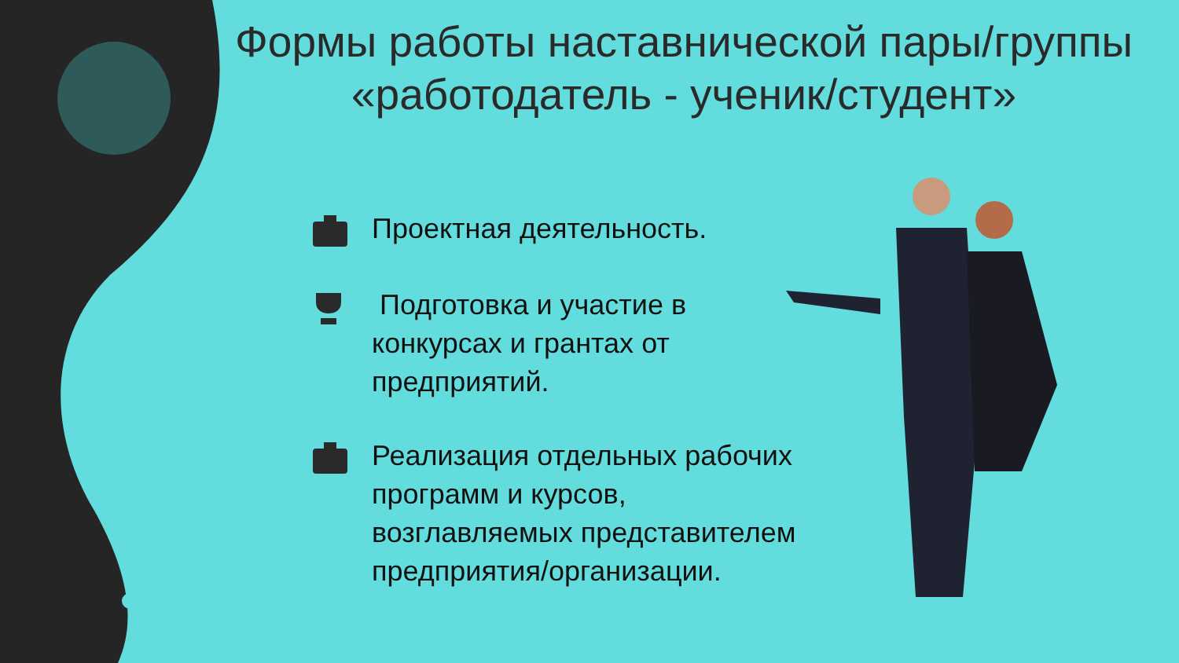Формы работы наставнической пары/группы «работодатель - ученик/студент»
Проектная деятельность.
Подготовка и участие в конкурсах и грантах от предприятий.
Реализация отдельных рабочих программ и курсов, возглавляемых представителем предприятия/организации.